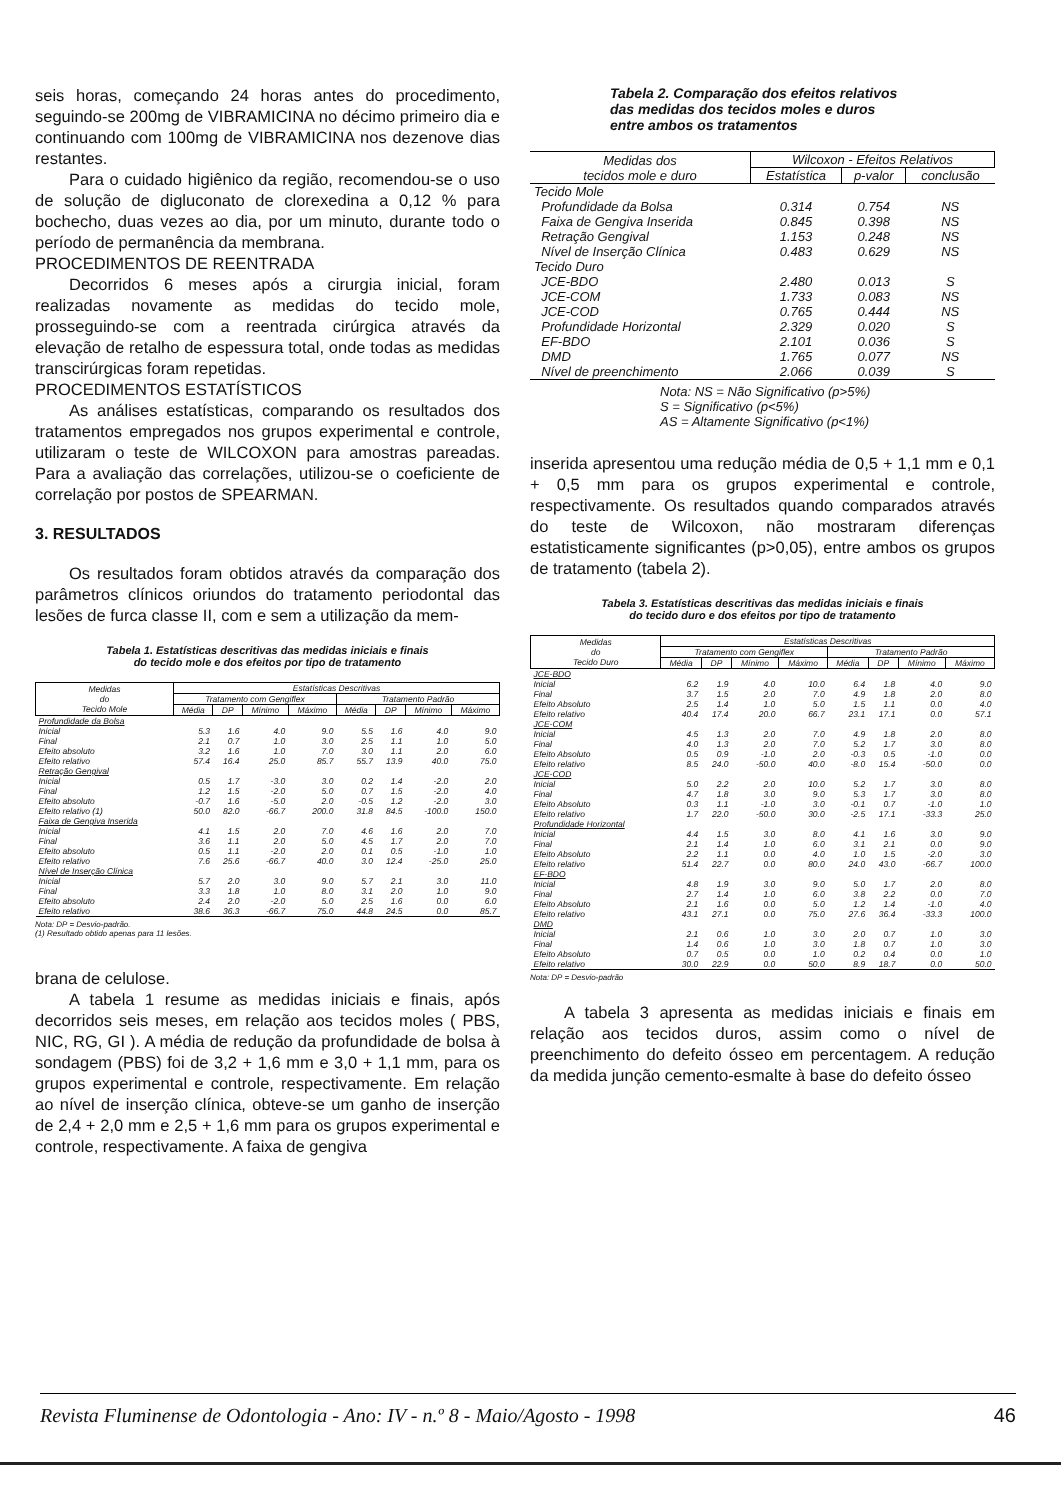seis horas, começando 24 horas antes do procedimento, seguindo-se 200mg de VIBRAMICINA no décimo primeiro dia e continuando com 100mg de VIBRAMICINA nos dezenove dias restantes.
Para o cuidado higiênico da região, recomendou-se o uso de solução de digluconato de clorexedina a 0,12 % para bochecho, duas vezes ao dia, por um minuto, durante todo o período de permanência da membrana.
PROCEDIMENTOS DE REENTRADA
Decorridos 6 meses após a cirurgia inicial, foram realizadas novamente as medidas do tecido mole, prosseguindo-se com a reentrada cirúrgica através da elevação de retalho de espessura total, onde todas as medidas transcirúrgicas foram repetidas.
PROCEDIMENTOS ESTATÍSTICOS
As análises estatísticas, comparando os resultados dos tratamentos empregados nos grupos experimental e controle, utilizaram o teste de WILCOXON para amostras pareadas. Para a avaliação das correlações, utilizou-se o coeficiente de correlação por postos de SPEARMAN.
3. RESULTADOS
Os resultados foram obtidos através da comparação dos parâmetros clínicos oriundos do tratamento periodontal das lesões de furca classe II, com e sem a utilização da mem-
Tabela 1. Estatísticas descritivas das medidas iniciais e finais
do tecido mole e dos efeitos por tipo de tratamento
| Medidas do Tecido Mole | Estatísticas Descritivas | | | | | | | |
| --- | --- | --- | --- | --- | --- | --- | --- | --- |
| | Tratamento com Gengiflex | | | | Tratamento Padrão | | | |
| | Média | DP | Mínimo | Máximo | Média | DP | Mínimo | Máximo |
| Profundidade da Bolsa | | | | | | | | |
| Inicial | 5.3 | 1.6 | 4.0 | 9.0 | 5.5 | 1.6 | 4.0 | 9.0 |
| Final | 2.1 | 0.7 | 1.0 | 3.0 | 2.5 | 1.1 | 1.0 | 5.0 |
| Efeito absoluto | 3.2 | 1.6 | 1.0 | 7.0 | 3.0 | 1.1 | 2.0 | 6.0 |
| Efeito relativo | 57.4 | 16.4 | 25.0 | 85.7 | 55.7 | 13.9 | 40.0 | 75.0 |
| Retração Gengival | | | | | | | | |
| Inicial | 0.5 | 1.7 | -3.0 | 3.0 | 0.2 | 1.4 | -2.0 | 2.0 |
| Final | 1.2 | 1.5 | -2.0 | 5.0 | 0.7 | 1.5 | -2.0 | 4.0 |
| Efeito absoluto | -0.7 | 1.6 | -5.0 | 2.0 | -0.5 | 1.2 | -2.0 | 3.0 |
| Efeito relativo (1) | 50.0 | 82.0 | -66.7 | 200.0 | 31.8 | 84.5 | -100.0 | 150.0 |
| Faixa de Gengiva Inserida | | | | | | | | |
| Inicial | 4.1 | 1.5 | 2.0 | 7.0 | 4.6 | 1.6 | 2.0 | 7.0 |
| Final | 3.6 | 1.1 | 2.0 | 5.0 | 4.5 | 1.7 | 2.0 | 7.0 |
| Efeito absoluto | 0.5 | 1.1 | -2.0 | 2.0 | 0.1 | 0.5 | -1.0 | 1.0 |
| Efeito relativo | 7.6 | 25.6 | -66.7 | 40.0 | 3.0 | 12.4 | -25.0 | 25.0 |
| Nível de Inserção Clínica | | | | | | | | |
| Inicial | 5.7 | 2.0 | 3.0 | 9.0 | 5.7 | 2.1 | 3.0 | 11.0 |
| Final | 3.3 | 1.8 | 1.0 | 8.0 | 3.1 | 2.0 | 1.0 | 9.0 |
| Efeito absoluto | 2.4 | 2.0 | -2.0 | 5.0 | 2.5 | 1.6 | 0.0 | 6.0 |
| Efeito relativo | 38.6 | 36.3 | -66.7 | 75.0 | 44.8 | 24.5 | 0.0 | 85.7 |
Nota: DP = Desvio-padrão.
(1) Resultado obtido apenas para 11 lesões.
brana de celulose.
A tabela 1 resume as medidas iniciais e finais, após decorridos seis meses, em relação aos tecidos moles ( PBS, NIC, RG, GI ). A média de redução da profundidade de bolsa à sondagem (PBS) foi de 3,2 + 1,6 mm e 3,0 + 1,1 mm, para os grupos experimental e controle, respectivamente. Em relação ao nível de inserção clínica, obteve-se um ganho de inserção de 2,4 + 2,0 mm e 2,5 + 1,6 mm para os grupos experimental e controle, respectivamente. A faixa de gengiva
Tabela 2. Comparação dos efeitos relativos
das medidas dos tecidos moles e duros
entre ambos os tratamentos
| Medidas dos tecidos mole e duro | Wilcoxon - Efeitos Relativos | | |
| --- | --- | --- | --- |
| | Estatística | p-valor | conclusão |
| Tecido Mole | | | |
| Profundidade da Bolsa | 0.314 | 0.754 | NS |
| Faixa de Gengiva Inserida | 0.845 | 0.398 | NS |
| Retração Gengival | 1.153 | 0.248 | NS |
| Nível de Inserção Clínica | 0.483 | 0.629 | NS |
| Tecido Duro | | | |
| JCE-BDO | 2.480 | 0.013 | S |
| JCE-COM | 1.733 | 0.083 | NS |
| JCE-COD | 0.765 | 0.444 | NS |
| Profundidade Horizontal | 2.329 | 0.020 | S |
| EF-BDO | 2.101 | 0.036 | S |
| DMD | 1.765 | 0.077 | NS |
| Nível de preenchimento | 2.066 | 0.039 | S |
Nota: NS = Não Significativo (p>5%)
S = Significativo (p<5%)
AS = Altamente Significativo (p<1%)
inserida apresentou uma redução média de 0,5 + 1,1 mm e 0,1 + 0,5 mm para os grupos experimental e controle, respectivamente. Os resultados quando comparados através do teste de Wilcoxon, não mostraram diferenças estatisticamente significantes (p>0,05), entre ambos os grupos de tratamento (tabela 2).
Tabela 3. Estatísticas descritivas das medidas iniciais e finais
do tecido duro e dos efeitos por tipo de tratamento
| Medidas do Tecido Duro | Estatísticas Descritivas | | | | | | | |
| --- | --- | --- | --- | --- | --- | --- | --- | --- |
| | Tratamento com Gengiflex | | | | Tratamento Padrão | | | |
| | Média | DP | Mínimo | Máximo | Média | DP | Mínimo | Máximo |
| JCE-BDO | | | | | | | | |
| Inicial | 6.2 | 1.9 | 4.0 | 10.0 | 6.4 | 1.8 | 4.0 | 9.0 |
| Final | 3.7 | 1.5 | 2.0 | 7.0 | 4.9 | 1.8 | 2.0 | 8.0 |
| Efeito Absoluto | 2.5 | 1.4 | 1.0 | 5.0 | 1.5 | 1.1 | 0.0 | 4.0 |
| Efeito relativo | 40.4 | 17.4 | 20.0 | 66.7 | 23.1 | 17.1 | 0.0 | 57.1 |
| JCE-COM | | | | | | | | |
| Inicial | 4.5 | 1.3 | 2.0 | 7.0 | 4.9 | 1.8 | 2.0 | 8.0 |
| Final | 4.0 | 1.3 | 2.0 | 7.0 | 5.2 | 1.7 | 3.0 | 8.0 |
| Efeito Absoluto | 0.5 | 0.9 | -1.0 | 2.0 | -0.3 | 0.5 | -1.0 | 0.0 |
| Efeito relativo | 8.5 | 24.0 | -50.0 | 40.0 | -8.0 | 15.4 | -50.0 | 0.0 |
| JCE-COD | | | | | | | | |
| Inicial | 5.0 | 2.2 | 2.0 | 10.0 | 5.2 | 1.7 | 3.0 | 8.0 |
| Final | 4.7 | 1.8 | 3.0 | 9.0 | 5.3 | 1.7 | 3.0 | 8.0 |
| Efeito Absoluto | 0.3 | 1.1 | -1.0 | 3.0 | -0.1 | 0.7 | -1.0 | 1.0 |
| Efeito relativo | 1.7 | 22.0 | -50.0 | 30.0 | -2.5 | 17.1 | -33.3 | 25.0 |
| Profundidade Horizontal | | | | | | | | |
| Inicial | 4.4 | 1.5 | 3.0 | 8.0 | 4.1 | 1.6 | 3.0 | 9.0 |
| Final | 2.1 | 1.4 | 1.0 | 6.0 | 3.1 | 2.1 | 0.0 | 9.0 |
| Efeito Absoluto | 2.2 | 1.1 | 0.0 | 4.0 | 1.0 | 1.5 | -2.0 | 3.0 |
| Efeito relativo | 51.4 | 22.7 | 0.0 | 80.0 | 24.0 | 43.0 | -66.7 | 100.0 |
| EF-BDO | | | | | | | | |
| Inicial | 4.8 | 1.9 | 3.0 | 9.0 | 5.0 | 1.7 | 2.0 | 8.0 |
| Final | 2.7 | 1.4 | 1.0 | 6.0 | 3.8 | 2.2 | 0.0 | 7.0 |
| Efeito Absoluto | 2.1 | 1.6 | 0.0 | 5.0 | 1.2 | 1.4 | -1.0 | 4.0 |
| Efeito relativo | 43.1 | 27.1 | 0.0 | 75.0 | 27.6 | 36.4 | -33.3 | 100.0 |
| DMD | | | | | | | | |
| Inicial | 2.1 | 0.6 | 1.0 | 3.0 | 2.0 | 0.7 | 1.0 | 3.0 |
| Final | 1.4 | 0.6 | 1.0 | 3.0 | 1.8 | 0.7 | 1.0 | 3.0 |
| Efeito Absoluto | 0.7 | 0.5 | 0.0 | 1.0 | 0.2 | 0.4 | 0.0 | 1.0 |
| Efeito relativo | 30.0 | 22.9 | 0.0 | 50.0 | 8.9 | 18.7 | 0.0 | 50.0 |
Nota: DP = Desvio-padrão
A tabela 3 apresenta as medidas iniciais e finais em relação aos tecidos duros, assim como o nível de preenchimento do defeito ósseo em percentagem. A redução da medida junção cemento-esmalte à base do defeito ósseo
Revista Fluminense de Odontologia - Ano: IV - n.º 8 - Maio/Agosto - 1998 46